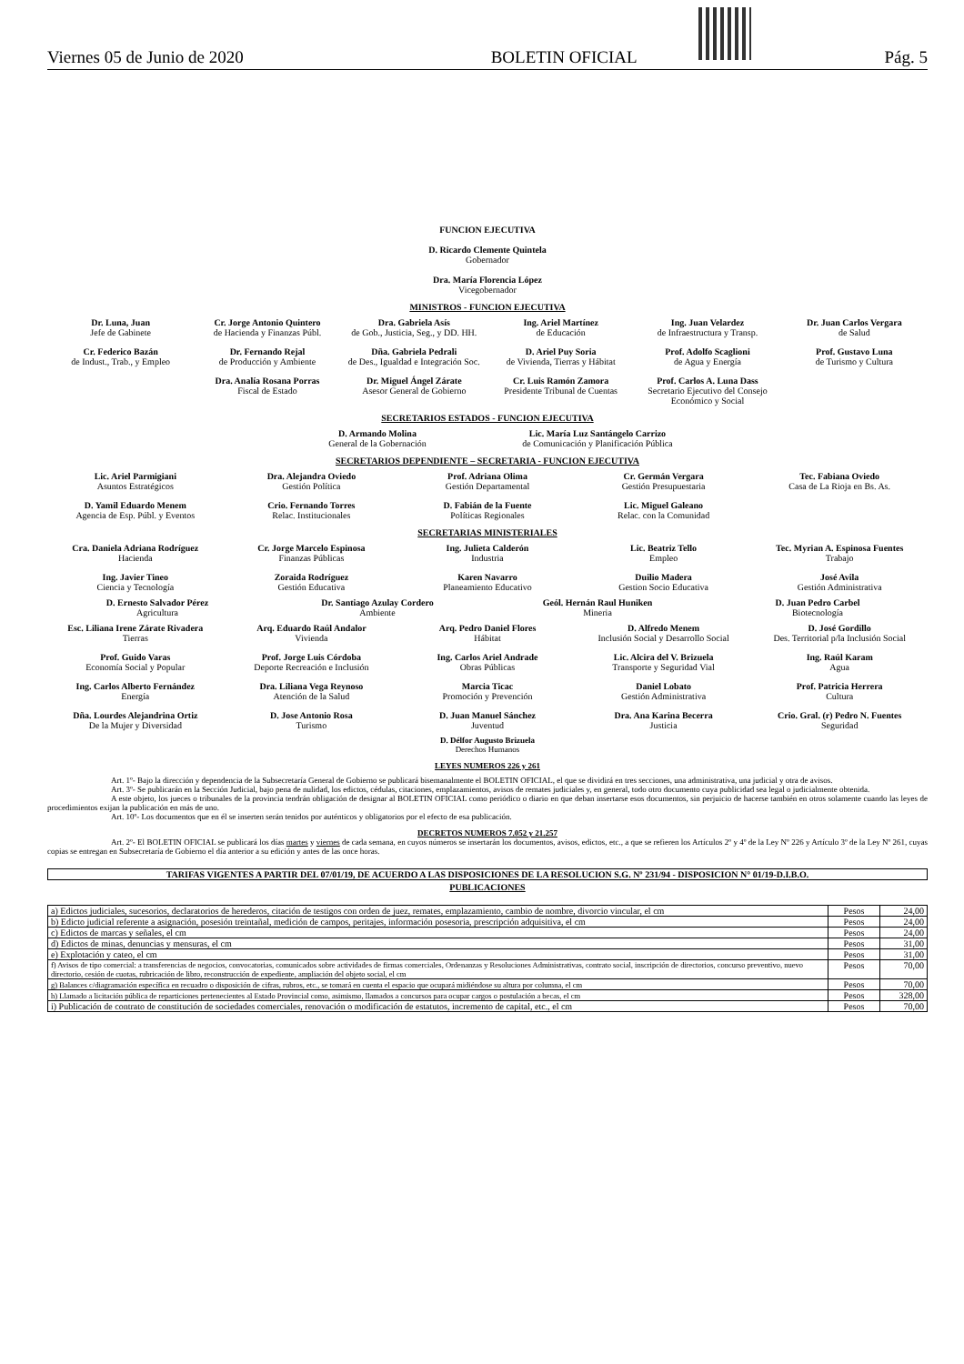Viernes 05 de Junio de 2020 BOLETIN OFICIAL Pág. 5
FUNCION EJECUTIVA
D. Ricardo Clemente Quintela
Gobernador
Dra. María Florencia López
Vicegobernador
MINISTROS - FUNCION EJECUTIVA
Dr. Luna, Juan
Jefe de Gabinete
Cr. Jorge Antonio Quintero
de Hacienda y Finanzas Públ.
Dra. Gabriela Asís
de Gob., Justicia, Seg., y DD. HH.
Ing. Ariel Martínez
de Educación
Ing. Juan Velardez
de Infraestructura y Transp.
Dr. Juan Carlos Vergara
de Salud
Cr. Federico Bazán
de Indust., Trab., y Empleo
Dr. Fernando Rejal
de Producción y Ambiente
Dña. Gabriela Pedrali
de Des., Igualdad e Integración Soc.
D. Ariel Puy Soria
de Vivienda, Tierras y Hábitat
Prof. Adolfo Scaglioni
de Agua y Energía
Prof. Gustavo Luna
de Turismo y Cultura
Dra. Analía Rosana Porras
Fiscal de Estado
Dr. Miguel Ángel Zárate
Asesor General de Gobierno
Cr. Luis Ramón Zamora
Presidente Tribunal de Cuentas
Prof. Carlos A. Luna Dass
Secretario Ejecutivo del Consejo Económico y Social
SECRETARIOS ESTADOS - FUNCION EJECUTIVA
D. Armando Molina
General de la Gobernación
Lic. María Luz Santángelo Carrizo
de Comunicación y Planificación Pública
SECRETARIOS DEPENDIENTE – SECRETARIA - FUNCION EJECUTIVA
Lic. Ariel Parmigiani
Asuntos Estratégicos
Dra. Alejandra Oviedo
Gestión Política
Prof. Adriana Olima
Gestión Departamental
Cr. Germán Vergara
Gestión Presupuestaria
Tec. Fabiana Oviedo
Casa de La Rioja en Bs. As.
D. Yamil Eduardo Menem
Agencia de Esp. Públ. y Eventos
Crio. Fernando Torres
Relac. Institucionales
D. Fabián de la Fuente
Políticas Regionales
Lic. Miguel Galeano
Relac. con la Comunidad
SECRETARIAS MINISTERIALES
Cra. Daniela Adriana Rodríguez
Hacienda
Cr. Jorge Marcelo Espinosa
Finanzas Públicas
Ing. Julieta Calderón
Industria
Lic. Beatriz Tello
Empleo
Tec. Myrian A. Espinosa Fuentes
Trabajo
Ing. Javier Tineo
Ciencia y Tecnología
Zoraida Rodríguez
Gestión Educativa
Karen Navarro
Planeamiento Educativo
Duilio Madera
Gestion Socio Educativa
José Avila
Gestión Administrativa
D. Ernesto Salvador Pérez
Agricultura
Dr. Santiago Azulay Cordero
Ambiente
Geól. Hernán Raul Huniken
Mineria
D. Juan Pedro Carbel
Biotecnología
Esc. Liliana Irene Zárate Rivadera
Tierras
Arq. Eduardo Raúl Andalor
Vivienda
Arq. Pedro Daniel Flores
Hábitat
D. Alfredo Menem
Inclusión Social y Desarrollo Social
D. José Gordillo
Des. Territorial p/la Inclusión Social
Prof. Guido Varas
Economía Social y Popular
Prof. Jorge Luis Córdoba
Deporte Recreación e Inclusión
Ing. Carlos Ariel Andrade
Obras Públicas
Lic. Alcira del V. Brizuela
Transporte y Seguridad Vial
Ing. Raúl Karam
Agua
Ing. Carlos Alberto Fernández
Energía
Dra. Liliana Vega Reynoso
Atención de la Salud
Marcia Ticac
Promoción y Prevención
Daniel Lobato
Gestión Administrativa
Prof. Patricia Herrera
Cultura
Dña. Lourdes Alejandrina Ortiz
De la Mujer y Diversidad
D. Jose Antonio Rosa
Turismo
D. Juan Manuel Sánchez
Juventud
Dra. Ana Karina Becerra
Justicia
Crio. Gral. (r) Pedro N. Fuentes
Seguridad
D. Délfor Augusto Brizuela
Derechos Humanos
LEYES NUMEROS 226 y 261
Art. 1º- Bajo la dirección y dependencia de la Subsecretaría General de Gobierno se publicará bisemanalmente el BOLETIN OFICIAL, el que se dividirá en tres secciones, una administrativa, una judicial y otra de avisos.
Art. 3º- Se publicarán en la Sección Judicial, bajo pena de nulidad, los edictos, cédulas, citaciones, emplazamientos, avisos de remates judiciales y, en general, todo otro documento cuya publicidad sea legal o judicialmente obtenida.
A este objeto, los jueces o tribunales de la provincia tendrán obligación de designar al BOLETIN OFICIAL como periódico o diario en que deban insertarse esos documentos, sin perjuicio de hacerse también en otros solamente cuando las leyes de procedimientos exijan la publicación en más de uno.
Art. 10º- Los documentos que en él se inserten serán tenidos por auténticos y obligatorios por el efecto de esa publicación.
DECRETOS NUMEROS 7.052 y 21.257
Art. 2º- El BOLETIN OFICIAL se publicará los días martes y viernes de cada semana, en cuyos números se insertarán los documentos, avisos, edictos, etc., a que se refieren los Artículos 2º y 4º de la Ley Nº 226 y Artículo 3º de la Ley Nº 261, cuyas copias se entregan en Subsecretaría de Gobierno el día anterior a su edición y antes de las once horas.
TARIFAS VIGENTES A PARTIR DEL 07/01/19, DE ACUERDO A LAS DISPOSICIONES DE LA RESOLUCION S.G. Nº 231/94 - DISPOSICION N° 01/19-D.I.B.O.
PUBLICACIONES
| a) Edictos judiciales, sucesorios, declaratorios de herederos, citación de testigos con orden de juez, remates, emplazamiento, cambio de nombre, divorcio vincular, el cm | Pesos | 24,00 |
| b) Edicto judicial referente a asignación, posesión treintañal, medición de campos, peritajes, información posesoria, prescripción adquisitiva, el cm | Pesos | 24,00 |
| c) Edictos de marcas y señales, el cm | Pesos | 24,00 |
| d) Edictos de minas, denuncias y mensuras, el cm | Pesos | 31,00 |
| e) Explotación y cateo, el cm | Pesos | 31,00 |
| f) Avisos de tipo comercial: a transferencias de negocios, convocatorias, comunicados sobre actividades de firmas comerciales, Ordenanzas y Resoluciones Administrativas, contrato social, inscripción de directorios, concurso preventivo, nuevo directorio, cesión de cuotas, rubricación de libro, reconstrucción de expediente, ampliación del objeto social, el cm | Pesos | 70,00 |
| g) Balances c/diagramación específica en recuadro o disposición de cifras, rubros, etc., se tomará en cuenta el espacio que ocupará midiéndose su altura por columna, el cm | Pesos | 70,00 |
| h) Llamado a licitación pública de reparticiones pertenecientes al Estado Provincial como, asimismo, llamados a concursos para ocupar cargos o postulación a becas, el cm | Pesos | 328,00 |
| i) Publicación de contrato de constitución de sociedades comerciales, renovación o modificación de estatutos, incremento de capital, etc., el cm | Pesos | 70,00 |